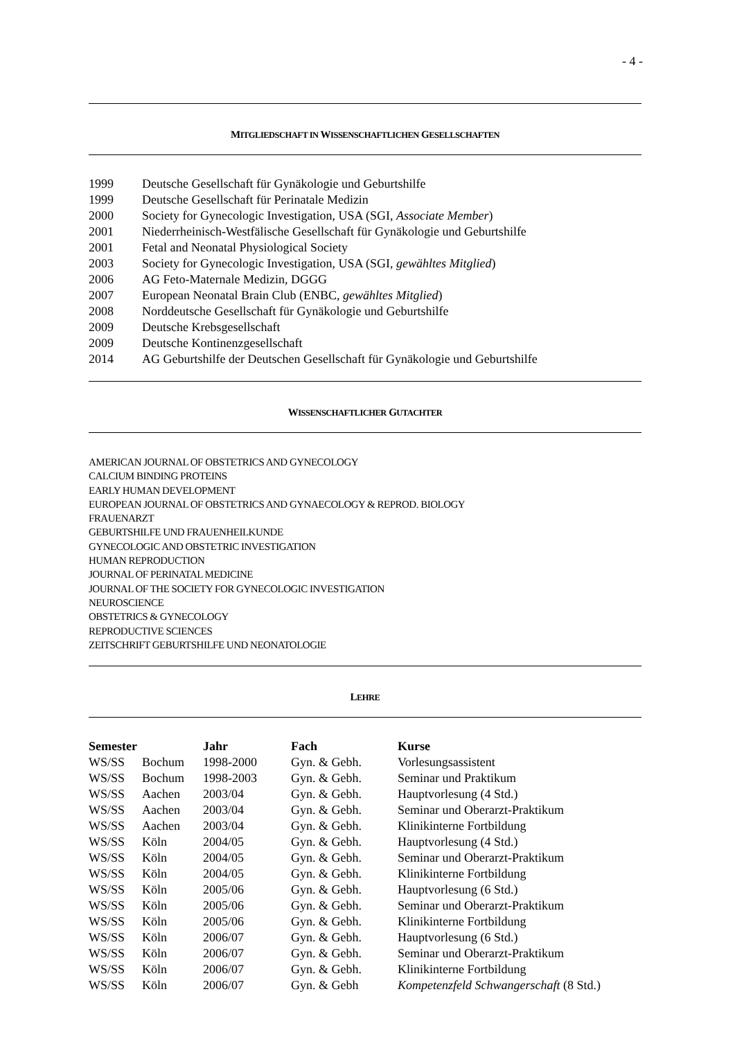- 4 -
MITGLIEDSCHAFT IN WISSENSCHAFTLICHEN GESELLSCHAFTEN
| 1999 | Deutsche Gesellschaft für Gynäkologie und Geburtshilfe |
| 1999 | Deutsche Gesellschaft für Perinatale Medizin |
| 2000 | Society for Gynecologic Investigation, USA (SGI, Associate Member ) |
| 2001 | Niederrheinisch-Westfälische Gesellschaft für Gynäkologie und Geburtshilfe |
| 2001 | Fetal and Neonatal Physiological Society |
| 2003 | Society for Gynecologic Investigation, USA (SGI, gewähltes Mitglied ) |
| 2006 | AG Feto-Maternale Medizin, DGGG |
| 2007 | European Neonatal Brain Club (ENBC, gewähltes Mitglied ) |
| 2008 | Norddeutsche Gesellschaft für Gynäkologie und Geburtshilfe |
| 2009 | Deutsche Krebsgesellschaft |
| 2009 | Deutsche Kontinenzgesellschaft |
| 2014 | AG Geburtshilfe der Deutschen Gesellschaft für Gynäkologie und Geburtshilfe |
WISSENSCHAFTLICHER GUTACHTER
AMERICAN JOURNAL OF OBSTETRICS AND GYNECOLOGY
CALCIUM BINDING PROTEINS
EARLY HUMAN DEVELOPMENT
EUROPEAN JOURNAL OF OBSTETRICS AND GYNAECOLOGY & REPROD. BIOLOGY
FRAUENARZT
GEBURTSHILFE UND FRAUENHEILKUNDE
GYNECOLOGIC AND OBSTETRIC INVESTIGATION
HUMAN REPRODUCTION
JOURNAL OF PERINATAL MEDICINE
JOURNAL OF THE SOCIETY FOR GYNECOLOGIC INVESTIGATION
NEUROSCIENCE
OBSTETRICS & GYNECOLOGY
REPRODUCTIVE SCIENCES
ZEITSCHRIFT GEBURTSHILFE UND NEONATOLOGIE
LEHRE
| Semester | | Jahr | Fach | Kurse |
| --- | --- | --- | --- | --- |
| WS/SS | Bochum | 1998-2000 | Gyn. & Gebh. | Vorlesungsassistent |
| WS/SS | Bochum | 1998-2003 | Gyn. & Gebh. | Seminar und Praktikum |
| WS/SS | Aachen | 2003/04 | Gyn. & Gebh. | Hauptvorlesung (4 Std.) |
| WS/SS | Aachen | 2003/04 | Gyn. & Gebh. | Seminar und Oberarzt-Praktikum |
| WS/SS | Aachen | 2003/04 | Gyn. & Gebh. | Klinikinterne Fortbildung |
| WS/SS | Köln | 2004/05 | Gyn. & Gebh. | Hauptvorlesung (4 Std.) |
| WS/SS | Köln | 2004/05 | Gyn. & Gebh. | Seminar und Oberarzt-Praktikum |
| WS/SS | Köln | 2004/05 | Gyn. & Gebh. | Klinikinterne Fortbildung |
| WS/SS | Köln | 2005/06 | Gyn. & Gebh. | Hauptvorlesung (6 Std.) |
| WS/SS | Köln | 2005/06 | Gyn. & Gebh. | Seminar und Oberarzt-Praktikum |
| WS/SS | Köln | 2005/06 | Gyn. & Gebh. | Klinikinterne Fortbildung |
| WS/SS | Köln | 2006/07 | Gyn. & Gebh. | Hauptvorlesung (6 Std.) |
| WS/SS | Köln | 2006/07 | Gyn. & Gebh. | Seminar und Oberarzt-Praktikum |
| WS/SS | Köln | 2006/07 | Gyn. & Gebh. | Klinikinterne Fortbildung |
| WS/SS | Köln | 2006/07 | Gyn. & Gebh | Kompetenzfeld Schwangerschaft (8 Std.) |